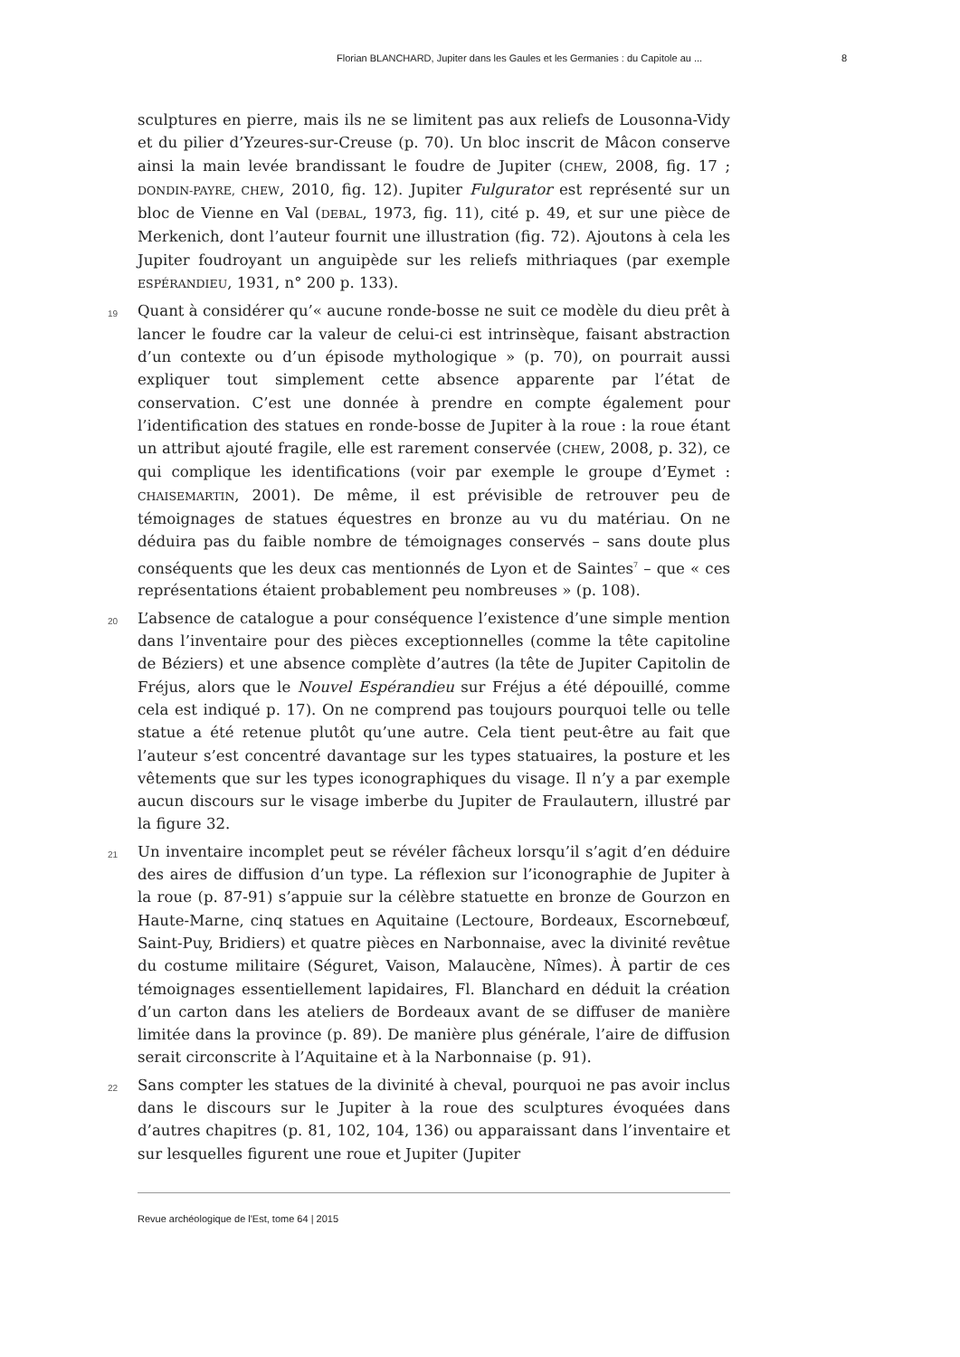Florian BLANCHARD, Jupiter dans les Gaules et les Germanies : du Capitole au ... 8
sculptures en pierre, mais ils ne se limitent pas aux reliefs de Lousonna-Vidy et du pilier d’Yzeures-sur-Creuse (p. 70). Un bloc inscrit de Mâcon conserve ainsi la main levée brandissant le foudre de Jupiter (CHEW, 2008, fig. 17 ; DONDIN-PAYRE, CHEW, 2010, fig. 12). Jupiter Fulgurator est représenté sur un bloc de Vienne en Val (DEBAL, 1973, fig. 11), cité p. 49, et sur une pièce de Merkenich, dont l’auteur fournit une illustration (fig. 72). Ajoutons à cela les Jupiter foudroyant un anguipède sur les reliefs mithriaques (par exemple ESPÉRANDIEU, 1931, n° 200 p. 133).
19 Quant à considérer qu’« aucune ronde-bosse ne suit ce modèle du dieu prêt à lancer le foudre car la valeur de celui-ci est intrinsèque, faisant abstraction d’un contexte ou d’un épisode mythologique » (p. 70), on pourrait aussi expliquer tout simplement cette absence apparente par l’état de conservation. C’est une donnée à prendre en compte également pour l’identification des statues en ronde-bosse de Jupiter à la roue : la roue étant un attribut ajouté fragile, elle est rarement conservée (CHEW, 2008, p. 32), ce qui complique les identifications (voir par exemple le groupe d’Eymet : CHAISEMARTIN, 2001). De même, il est prévisible de retrouver peu de témoignages de statues équestres en bronze au vu du matériau. On ne déduira pas du faible nombre de témoignages conservés – sans doute plus conséquents que les deux cas mentionnés de Lyon et de Saintes<sup>7</sup> – que « ces représentations étaient probablement peu nombreuses » (p. 108).
20 L’absence de catalogue a pour conséquence l’existence d’une simple mention dans l’inventaire pour des pièces exceptionnelles (comme la tête capitoline de Béziers) et une absence complète d’autres (la tête de Jupiter Capitolin de Fréjus, alors que le Nouvel Espérandieu sur Fréjus a été dépouillé, comme cela est indiqué p. 17). On ne comprend pas toujours pourquoi telle ou telle statue a été retenue plutôt qu’une autre. Cela tient peut-être au fait que l’auteur s’est concentré davantage sur les types statuaires, la posture et les vêtements que sur les types iconographiques du visage. Il n’y a par exemple aucun discours sur le visage imberbe du Jupiter de Fraulautern, illustré par la figure 32.
21 Un inventaire incomplet peut se révéler fâcheux lorsqu’il s’agit d’en déduire des aires de diffusion d’un type. La réflexion sur l’iconographie de Jupiter à la roue (p. 87-91) s’appuie sur la célèbre statuette en bronze de Gourzon en Haute-Marne, cinq statues en Aquitaine (Lectoure, Bordeaux, Escornebœuf, Saint-Puy, Bridiers) et quatre pièces en Narbonnaise, avec la divinité revêtue du costume militaire (Séguret, Vaison, Malaucène, Nîmes). À partir de ces témoignages essentiellement lapidaires, Fl. Blanchard en déduit la création d’un carton dans les ateliers de Bordeaux avant de se diffuser de manière limitée dans la province (p. 89). De manière plus générale, l’aire de diffusion serait circonscrite à l’Aquitaine et à la Narbonnaise (p. 91).
22 Sans compter les statues de la divinité à cheval, pourquoi ne pas avoir inclus dans le discours sur le Jupiter à la roue des sculptures évoquées dans d’autres chapitres (p. 81, 102, 104, 136) ou apparaissant dans l’inventaire et sur lesquelles figurent une roue et Jupiter (Jupiter
Revue archéologique de l'Est, tome 64 | 2015